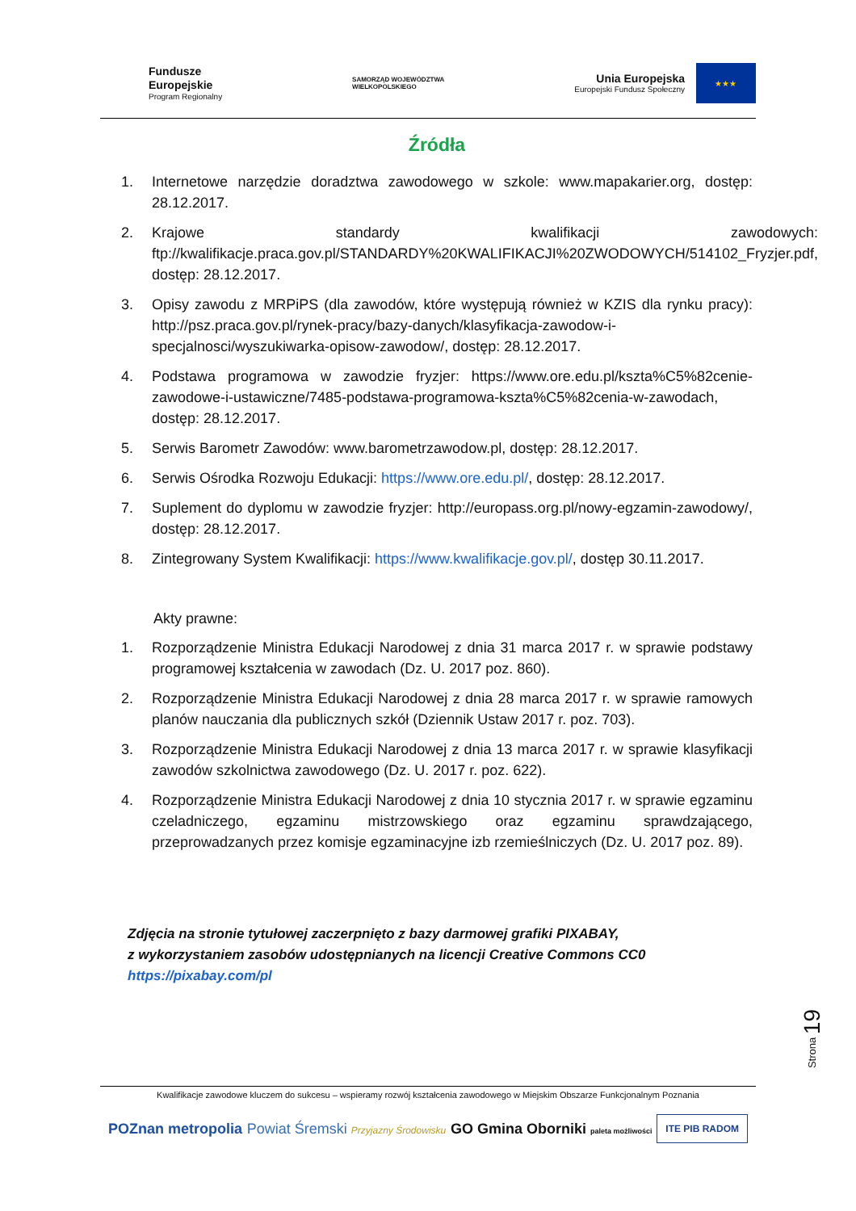Fundusze
Europejskie
Program Regionalny
SAMORZĄD WOJEWÓDZTWA
WIELKOPOLSKIEGO
Unia Europejska
Europejski Fundusz Społeczny
★★★
Źródła
1. Internetowe narzędzie doradztwa zawodowego w szkole: www.mapakarier.org, dostęp: 28.12.2017.
2. Krajowe standardy kwalifikacji zawodowych: ftp://kwalifikacje.praca.gov.pl/STANDARDY%20KWALIFIKACJI%20ZWODOWYCH/514102_Fryzjer.pdf, dostęp: 28.12.2017.
3. Opisy zawodu z MRPiPS (dla zawodów, które występują również w KZIS dla rynku pracy): http://psz.praca.gov.pl/rynek-pracy/bazy-danych/klasyfikacja-zawodow-i-specjalnosci/wyszukiwarka-opisow-zawodow/, dostęp: 28.12.2017.
4. Podstawa programowa w zawodzie fryzjer: https://www.ore.edu.pl/kszta%C5%82cenie-zawodowe-i-ustawiczne/7485-podstawa-programowa-kszta%C5%82cenia-w-zawodach, dostęp: 28.12.2017.
5. Serwis Barometr Zawodów: www.barometrzawodow.pl, dostęp: 28.12.2017.
6. Serwis Ośrodka Rozwoju Edukacji: https://www.ore.edu.pl/, dostęp: 28.12.2017.
7. Suplement do dyplomu w zawodzie fryzjer: http://europass.org.pl/nowy-egzamin-zawodowy/, dostęp: 28.12.2017.
8. Zintegrowany System Kwalifikacji: https://www.kwalifikacje.gov.pl/, dostęp 30.11.2017.
Akty prawne:
1. Rozporządzenie Ministra Edukacji Narodowej z dnia 31 marca 2017 r. w sprawie podstawy programowej kształcenia w zawodach (Dz. U. 2017 poz. 860).
2. Rozporządzenie Ministra Edukacji Narodowej z dnia 28 marca 2017 r. w sprawie ramowych planów nauczania dla publicznych szkół (Dziennik Ustaw 2017 r. poz. 703).
3. Rozporządzenie Ministra Edukacji Narodowej z dnia 13 marca 2017 r. w sprawie klasyfikacji zawodów szkolnictwa zawodowego (Dz. U. 2017 r. poz. 622).
4. Rozporządzenie Ministra Edukacji Narodowej z dnia 10 stycznia 2017 r. w sprawie egzaminu czeladniczego, egzaminu mistrzowskiego oraz egzaminu sprawdzającego, przeprowadzanych przez komisje egzaminacyjne izb rzemieślniczych (Dz. U. 2017 poz. 89).
Zdjęcia na stronie tytułowej zaczerpnięto z bazy darmowej grafiki PIXABAY,
z wykorzystaniem zasobów udostępnianych na licencji Creative Commons CC0
https://pixabay.com/pl
Strona 19
Kwalifikacje zawodowe kluczem do sukcesu – wspieramy rozwój kształcenia zawodowego w Miejskim Obszarze Funkcjonalnym Poznania
POZnan metropolia
Powiat Śremski Przyjazny Środowisku
GO Gmina Oborniki paleta możliwości
ITE PIB RADOM